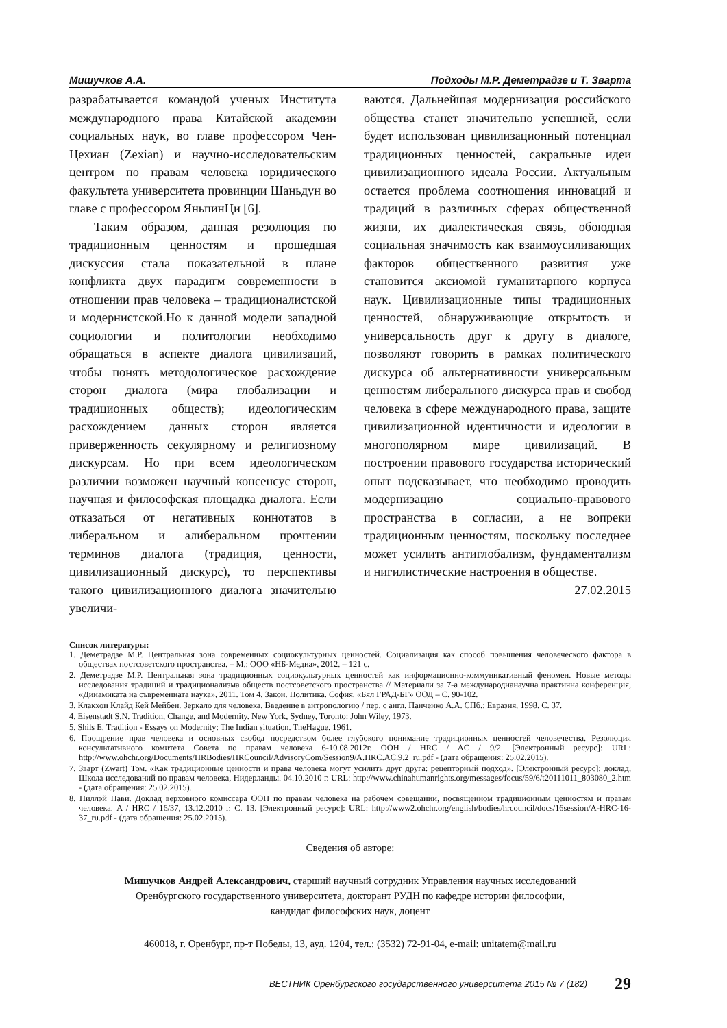Мишучков А.А. Подходы М.Р. Деметрадзе и Т. Зварта
разрабатывается командой ученых Института международного права Китайской академии социальных наук, во главе профессором Чен-Цехиан (Zexian) и научно-исследовательским центром по правам человека юридического факультета университета провинции Шаньдун во главе с профессором ЯньпинЦи [6].
Таким образом, данная резолюция по традиционным ценностям и прошедшая дискуссия стала показательной в плане конфликта двух парадигм современности в отношении прав человека – традиционалистской и модернистской.Но к данной модели западной социологии и политологии необходимо обращаться в аспекте диалога цивилизаций, чтобы понять методологическое расхождение сторон диалога (мира глобализации и традиционных обществ); идеологическим расхождением данных сторон является приверженность секулярному и религиозному дискурсам. Но при всем идеологическом различии возможен научный консенсус сторон, научная и философская площадка диалога. Если отказаться от негативных коннотатов в либеральном и алиберальном прочтении терминов диалога (традиция, ценности, цивилизационный дискурс), то перспективы такого цивилизационного диалога значительно увеличи-
ваются. Дальнейшая модернизация российского общества станет значительно успешней, если будет использован цивилизационный потенциал традиционных ценностей, сакральные идеи цивилизационного идеала России. Актуальным остается проблема соотношения инноваций и традиций в различных сферах общественной жизни, их диалектическая связь, обоюдная социальная значимость как взаимоусиливающих факторов общественного развития уже становится аксиомой гуманитарного корпуса наук. Цивилизационные типы традиционных ценностей, обнаруживающие открытость и универсальность друг к другу в диалоге, позволяют говорить в рамках политического дискурса об альтернативности универсальным ценностям либерального дискурса прав и свобод человека в сфере международного права, защите цивилизационной идентичности и идеологии в многополярном мире цивилизаций. В построении правового государства исторический опыт подсказывает, что необходимо проводить модернизацию социально-правового пространства в согласии, а не вопреки традиционным ценностям, поскольку последнее может усилить антиглобализм, фундаментализм и нигилистические настроения в обществе.
27.02.2015
Список литературы:
1. Деметрадзе М.Р. Центральная зона современных социокультурных ценностей. Социализация как способ повышения человеческого фактора в обществах постсоветского пространства. – М.: ООО «НБ-Медиа», 2012. – 121 с.
2. Деметрадзе М.Р. Центральная зона традиционных социокультурных ценностей как информационно-коммуникативный феномен. Новые методы исследования традиций и традиционализма обществ постсоветского пространства // Материали за 7-а международнанаучна практична конференция, «Динамиката на съвременната наука», 2011. Том 4. Закон. Политика. София. «Бял ГРАД-БГ» ООД – С. 90-102.
3. Клакхон Клайд Кей Мейбен. Зеркало для человека. Введение в антропологию / пер. с англ. Панченко А.А. СПб.: Евразия, 1998. С. 37.
4. Eisenstadt S.N. Tradition, Change, and Modernity. New York, Sydney, Toronto: John Wiley, 1973.
5. Shils E. Tradition - Essays on Modernity: The Indian situation. TheHague. 1961.
6. Поощрение прав человека и основных свобод посредством более глубокого понимание традиционных ценностей человечества. Резолюция консультативного комитета Совета по правам человека 6-10.08.2012г. ООН / HRC / AC / 9/2. [Электронный ресурс]: URL: http://www.ohchr.org/Documents/HRBodies/HRCouncil/AdvisoryCom/Session9/A.HRC.AC.9.2_ru.pdf - (дата обращения: 25.02.2015).
7. Зварт (Zwart) Том. «Как традиционные ценности и права человека могут усилить друг друга: рецепторный подход». [Электронный ресурс]: доклад, Школа исследований по правам человека, Нидерланды. 04.10.2010 г. URL: http://www.chinahumanrights.org/messages/focus/59/6/t20111011_803080_2.htm - (дата обращения: 25.02.2015).
8. Пиллэй Нави. Доклад верховного комиссара ООН по правам человека на рабочем совещании, посвященном традиционным ценностям и правам человека. A / HRC / 16/37, 13.12.2010 г. С. 13. [Электронный ресурс]: URL: http://www2.ohchr.org/english/bodies/hrcouncil/docs/16session/A-HRC-16-37_ru.pdf - (дата обращения: 25.02.2015).
Сведения об авторе:
Мишучков Андрей Александрович, старший научный сотрудник Управления научных исследований
Оренбургского государственного университета, докторант РУДН по кафедре истории философии,
кандидат философских наук, доцент
460018, г. Оренбург, пр-т Победы, 13, ауд. 1204, тел.: (3532) 72-91-04, e-mail: unitatem@mail.ru
ВЕСТНИК Оренбургского государственного университета 2015 № 7 (182) 29